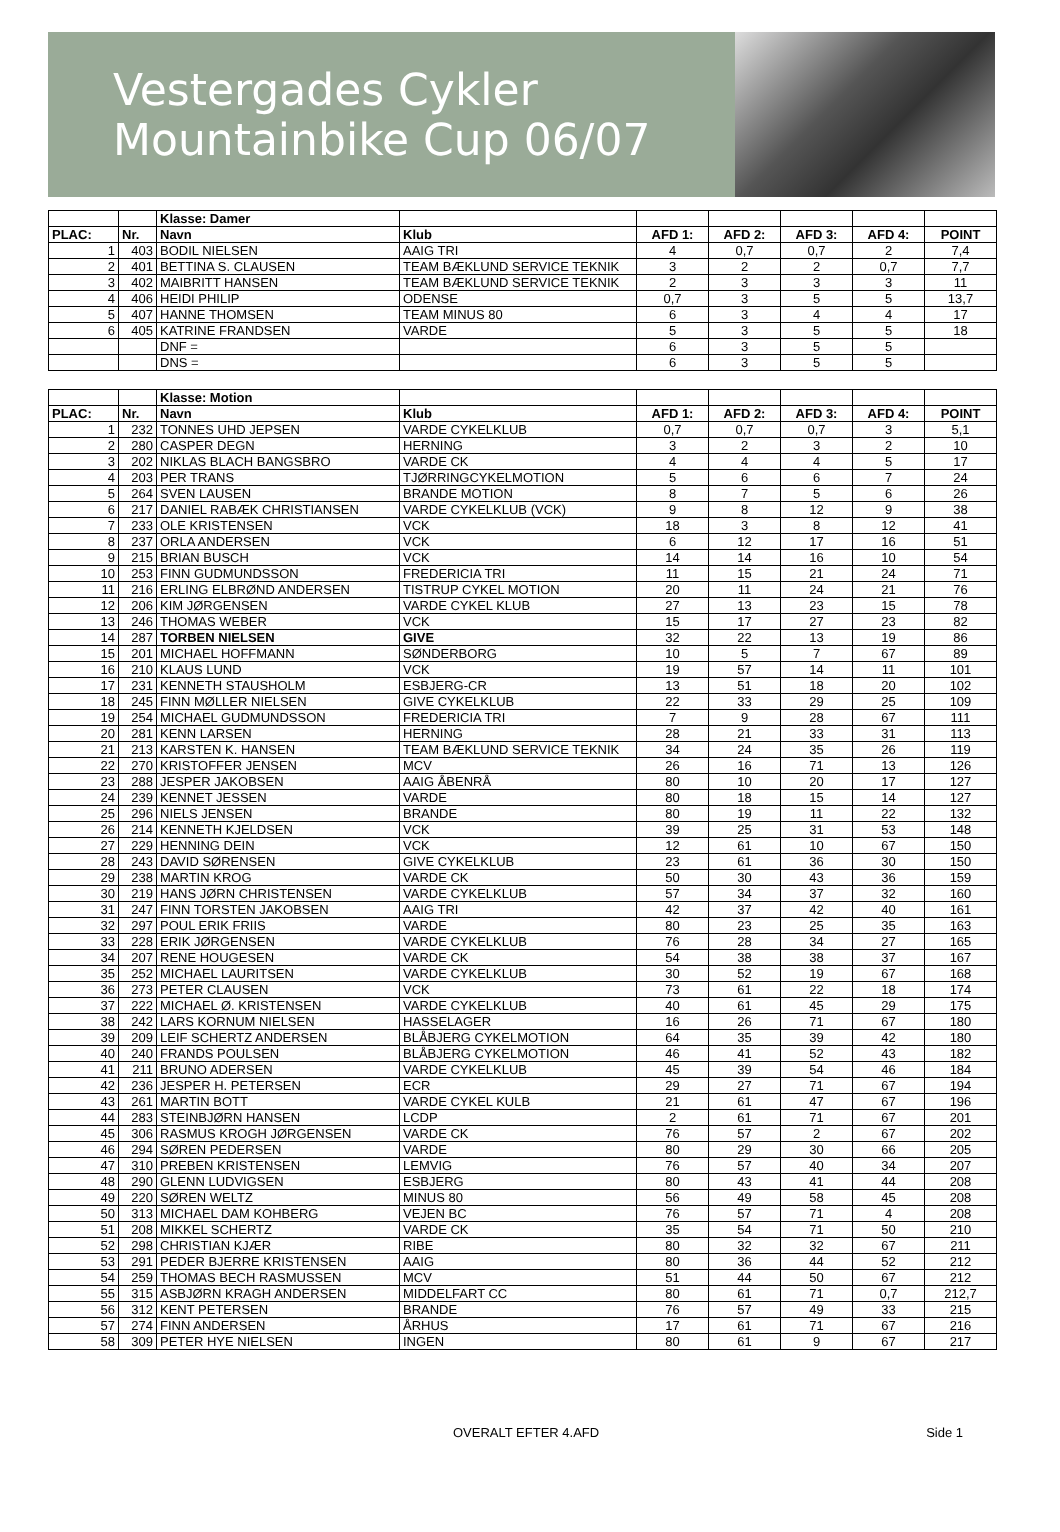Vestergades Cykler
Mountainbike Cup 06/07
| | | Klasse: Damer | | | | | | |
| PLAC: | Nr. | Navn | Klub | AFD 1: | AFD 2: | AFD 3: | AFD 4: | POINT |
| 1 | 403 | BODIL NIELSEN | AAIG TRI | 4 | 0,7 | 0,7 | 2 | 7,4 |
| 2 | 401 | BETTINA S. CLAUSEN | TEAM BÆKLUND SERVICE TEKNIK | 3 | 2 | 2 | 0,7 | 7,7 |
| 3 | 402 | MAIBRITT HANSEN | TEAM BÆKLUND SERVICE TEKNIK | 2 | 3 | 3 | 3 | 11 |
| 4 | 406 | HEIDI PHILIP | ODENSE | 0,7 | 3 | 5 | 5 | 13,7 |
| 5 | 407 | HANNE THOMSEN | TEAM MINUS 80 | 6 | 3 | 4 | 4 | 17 |
| 6 | 405 | KATRINE FRANDSEN | VARDE | 5 | 3 | 5 | 5 | 18 |
| | | DNF = | | 6 | 3 | 5 | 5 | |
| | | DNS = | | 6 | 3 | 5 | 5 | |
| | | Klasse: Motion | | | | | | |
| PLAC: | Nr. | Navn | Klub | AFD 1: | AFD 2: | AFD 3: | AFD 4: | POINT |
| 1 | 232 | TONNES UHD JEPSEN | VARDE CYKELKLUB | 0,7 | 0,7 | 0,7 | 3 | 5,1 |
| 2 | 280 | CASPER DEGN | HERNING | 3 | 2 | 3 | 2 | 10 |
| 3 | 202 | NIKLAS BLACH BANGSBRO | VARDE CK | 4 | 4 | 4 | 5 | 17 |
| 4 | 203 | PER TRANS | TJØRRINGCYKELMOTION | 5 | 6 | 6 | 7 | 24 |
| 5 | 264 | SVEN LAUSEN | BRANDE MOTION | 8 | 7 | 5 | 6 | 26 |
| 6 | 217 | DANIEL RABÆK CHRISTIANSEN | VARDE CYKELKLUB (VCK) | 9 | 8 | 12 | 9 | 38 |
| 7 | 233 | OLE KRISTENSEN | VCK | 18 | 3 | 8 | 12 | 41 |
| 8 | 237 | ORLA ANDERSEN | VCK | 6 | 12 | 17 | 16 | 51 |
| 9 | 215 | BRIAN BUSCH | VCK | 14 | 14 | 16 | 10 | 54 |
| 10 | 253 | FINN GUDMUNDSSON | FREDERICIA TRI | 11 | 15 | 21 | 24 | 71 |
| 11 | 216 | ERLING ELBRØND ANDERSEN | TISTRUP CYKEL MOTION | 20 | 11 | 24 | 21 | 76 |
| 12 | 206 | KIM JØRGENSEN | VARDE CYKEL KLUB | 27 | 13 | 23 | 15 | 78 |
| 13 | 246 | THOMAS WEBER | VCK | 15 | 17 | 27 | 23 | 82 |
| 14 | 287 | TORBEN NIELSEN | GIVE | 32 | 22 | 13 | 19 | 86 |
| 15 | 201 | MICHAEL HOFFMANN | SØNDERBORG | 10 | 5 | 7 | 67 | 89 |
| 16 | 210 | KLAUS LUND | VCK | 19 | 57 | 14 | 11 | 101 |
| 17 | 231 | KENNETH STAUSHOLM | ESBJERG-CR | 13 | 51 | 18 | 20 | 102 |
| 18 | 245 | FINN MØLLER NIELSEN | GIVE CYKELKLUB | 22 | 33 | 29 | 25 | 109 |
| 19 | 254 | MICHAEL GUDMUNDSSON | FREDERICIA TRI | 7 | 9 | 28 | 67 | 111 |
| 20 | 281 | KENN LARSEN | HERNING | 28 | 21 | 33 | 31 | 113 |
| 21 | 213 | KARSTEN K. HANSEN | TEAM BÆKLUND SERVICE TEKNIK | 34 | 24 | 35 | 26 | 119 |
| 22 | 270 | KRISTOFFER JENSEN | MCV | 26 | 16 | 71 | 13 | 126 |
| 23 | 288 | JESPER JAKOBSEN | AAIG ÅBENRÅ | 80 | 10 | 20 | 17 | 127 |
| 24 | 239 | KENNET JESSEN | VARDE | 80 | 18 | 15 | 14 | 127 |
| 25 | 296 | NIELS JENSEN | BRANDE | 80 | 19 | 11 | 22 | 132 |
| 26 | 214 | KENNETH KJELDSEN | VCK | 39 | 25 | 31 | 53 | 148 |
| 27 | 229 | HENNING DEIN | VCK | 12 | 61 | 10 | 67 | 150 |
| 28 | 243 | DAVID SØRENSEN | GIVE CYKELKLUB | 23 | 61 | 36 | 30 | 150 |
| 29 | 238 | MARTIN KROG | VARDE CK | 50 | 30 | 43 | 36 | 159 |
| 30 | 219 | HANS JØRN CHRISTENSEN | VARDE CYKELKLUB | 57 | 34 | 37 | 32 | 160 |
| 31 | 247 | FINN TORSTEN JAKOBSEN | AAIG TRI | 42 | 37 | 42 | 40 | 161 |
| 32 | 297 | POUL ERIK FRIIS | VARDE | 80 | 23 | 25 | 35 | 163 |
| 33 | 228 | ERIK JØRGENSEN | VARDE CYKELKLUB | 76 | 28 | 34 | 27 | 165 |
| 34 | 207 | RENE HOUGESEN | VARDE CK | 54 | 38 | 38 | 37 | 167 |
| 35 | 252 | MICHAEL LAURITSEN | VARDE CYKELKLUB | 30 | 52 | 19 | 67 | 168 |
| 36 | 273 | PETER CLAUSEN | VCK | 73 | 61 | 22 | 18 | 174 |
| 37 | 222 | MICHAEL Ø. KRISTENSEN | VARDE CYKELKLUB | 40 | 61 | 45 | 29 | 175 |
| 38 | 242 | LARS KORNUM NIELSEN | HASSELAGER | 16 | 26 | 71 | 67 | 180 |
| 39 | 209 | LEIF SCHERTZ ANDERSEN | BLÅBJERG CYKELMOTION | 64 | 35 | 39 | 42 | 180 |
| 40 | 240 | FRANDS POULSEN | BLÅBJERG CYKELMOTION | 46 | 41 | 52 | 43 | 182 |
| 41 | 211 | BRUNO ADERSEN | VARDE CYKELKLUB | 45 | 39 | 54 | 46 | 184 |
| 42 | 236 | JESPER H. PETERSEN | ECR | 29 | 27 | 71 | 67 | 194 |
| 43 | 261 | MARTIN BOTT | VARDE CYKEL KULB | 21 | 61 | 47 | 67 | 196 |
| 44 | 283 | STEINBJØRN HANSEN | LCDP | 2 | 61 | 71 | 67 | 201 |
| 45 | 306 | RASMUS KROGH JØRGENSEN | VARDE CK | 76 | 57 | 2 | 67 | 202 |
| 46 | 294 | SØREN PEDERSEN | VARDE | 80 | 29 | 30 | 66 | 205 |
| 47 | 310 | PREBEN KRISTENSEN | LEMVIG | 76 | 57 | 40 | 34 | 207 |
| 48 | 290 | GLENN LUDVIGSEN | ESBJERG | 80 | 43 | 41 | 44 | 208 |
| 49 | 220 | SØREN WELTZ | MINUS 80 | 56 | 49 | 58 | 45 | 208 |
| 50 | 313 | MICHAEL DAM KOHBERG | VEJEN BC | 76 | 57 | 71 | 4 | 208 |
| 51 | 208 | MIKKEL SCHERTZ | VARDE CK | 35 | 54 | 71 | 50 | 210 |
| 52 | 298 | CHRISTIAN KJÆR | RIBE | 80 | 32 | 32 | 67 | 211 |
| 53 | 291 | PEDER BJERRE KRISTENSEN | AAIG | 80 | 36 | 44 | 52 | 212 |
| 54 | 259 | THOMAS BECH RASMUSSEN | MCV | 51 | 44 | 50 | 67 | 212 |
| 55 | 315 | ASBJØRN KRAGH ANDERSEN | MIDDELFART CC | 80 | 61 | 71 | 0,7 | 212,7 |
| 56 | 312 | KENT PETERSEN | BRANDE | 76 | 57 | 49 | 33 | 215 |
| 57 | 274 | FINN ANDERSEN | ÅRHUS | 17 | 61 | 71 | 67 | 216 |
| 58 | 309 | PETER HYE NIELSEN | INGEN | 80 | 61 | 9 | 67 | 217 |
OVERALT EFTER 4.AFD Side 1